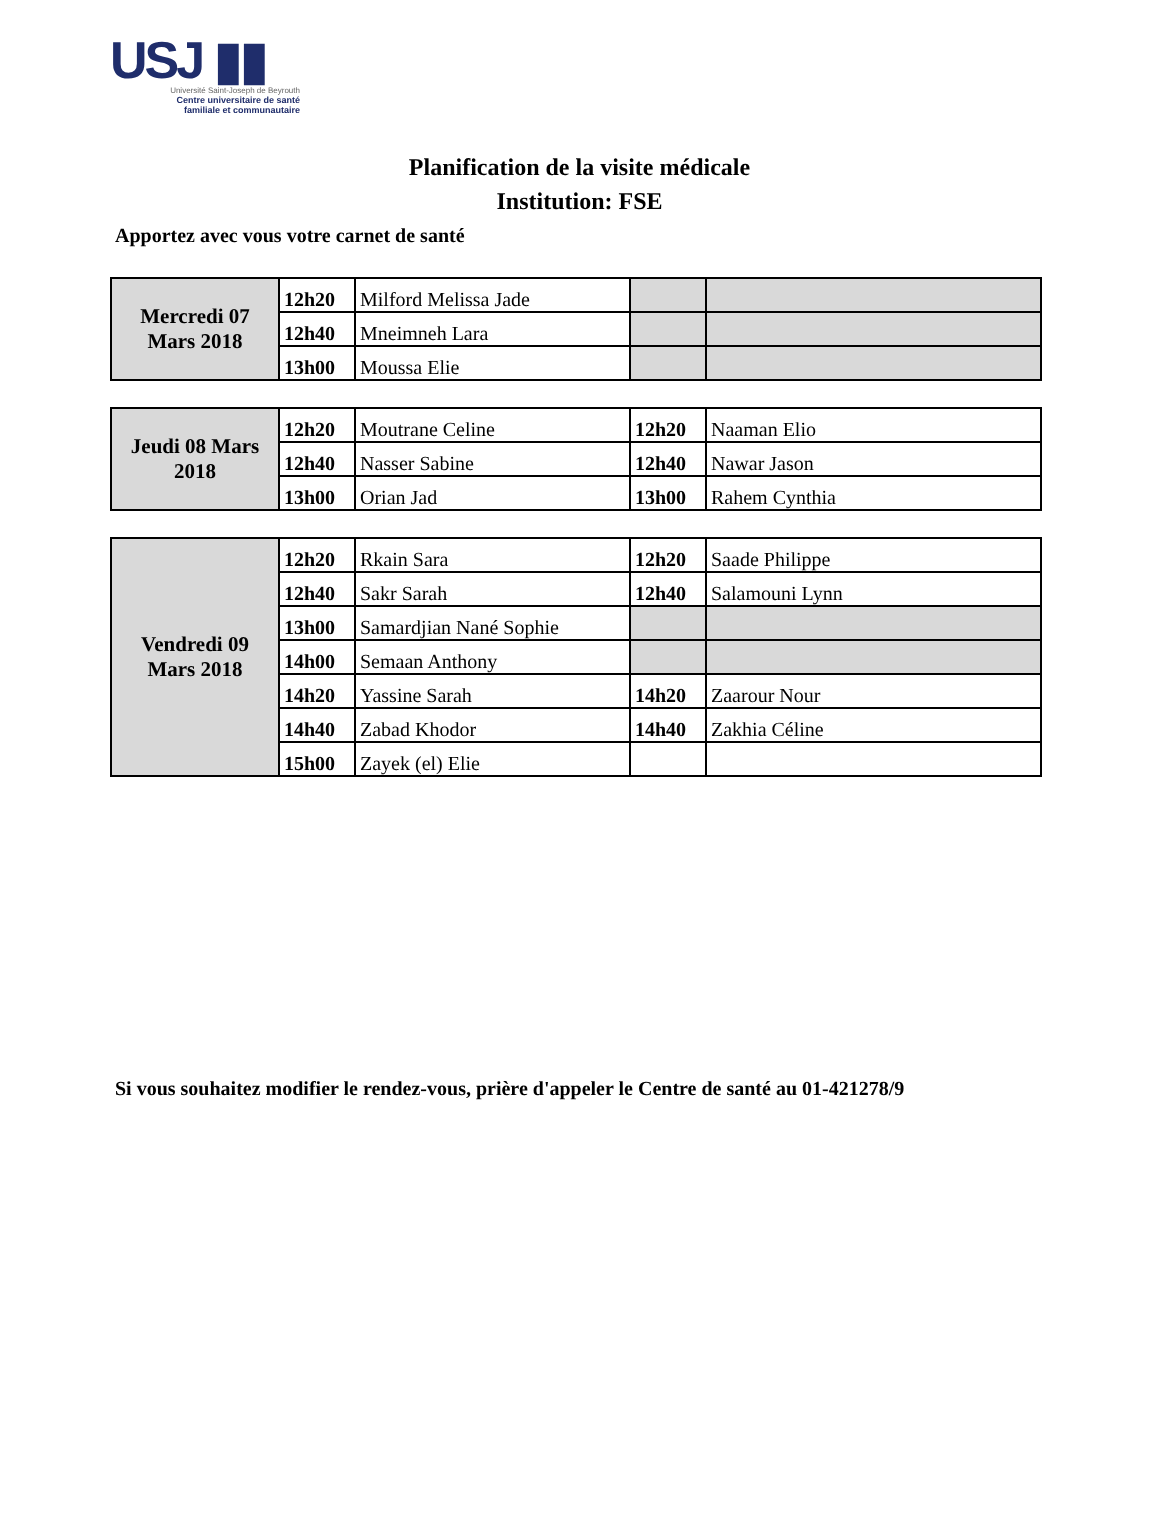USJ ▮▮
Université Saint-Joseph de Beyrouth
Centre universitaire de santé
familiale et communautaire
Planification de la visite médicale
Institution: FSE
Apportez avec vous votre carnet de santé
| Mercredi 07 Mars 2018 | 12h20 | Milford Melissa Jade | | |
| | 12h40 | Mneimneh Lara | | |
| | 13h00 | Moussa Elie | | |
| Jeudi 08 Mars 2018 | 12h20 | Moutrane Celine | 12h20 | Naaman Elio |
| | 12h40 | Nasser Sabine | 12h40 | Nawar Jason |
| | 13h00 | Orian Jad | 13h00 | Rahem Cynthia |
| Vendredi 09 Mars 2018 | 12h20 | Rkain Sara | 12h20 | Saade Philippe |
| | 12h40 | Sakr Sarah | 12h40 | Salamouni Lynn |
| | 13h00 | Samardjian Nané Sophie | | |
| | 14h00 | Semaan Anthony | | |
| | 14h20 | Yassine Sarah | 14h20 | Zaarour Nour |
| | 14h40 | Zabad Khodor | 14h40 | Zakhia Céline |
| | 15h00 | Zayek (el) Elie | | |
Si vous souhaitez modifier le rendez-vous, prière d'appeler le Centre de santé au 01-421278/9